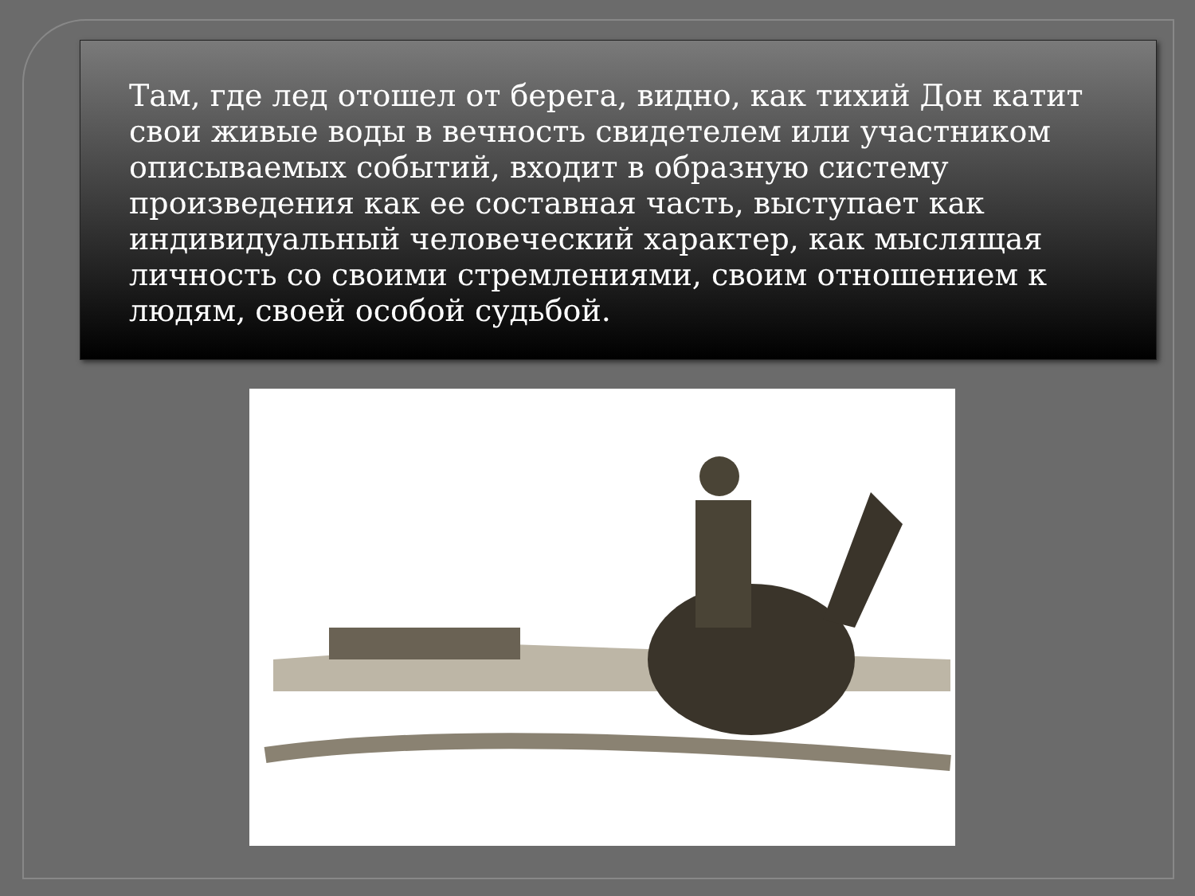Там, где лед отошел от берега, видно, как тихий Дон катит свои живые воды в вечность свидетелем или участником описываемых событий, входит в образную систему произведения как ее составная часть, выступает как индивидуальный человеческий характер, как мыслящая личность со своими стремлениями, своим отношением к людям, своей особой судьбой.